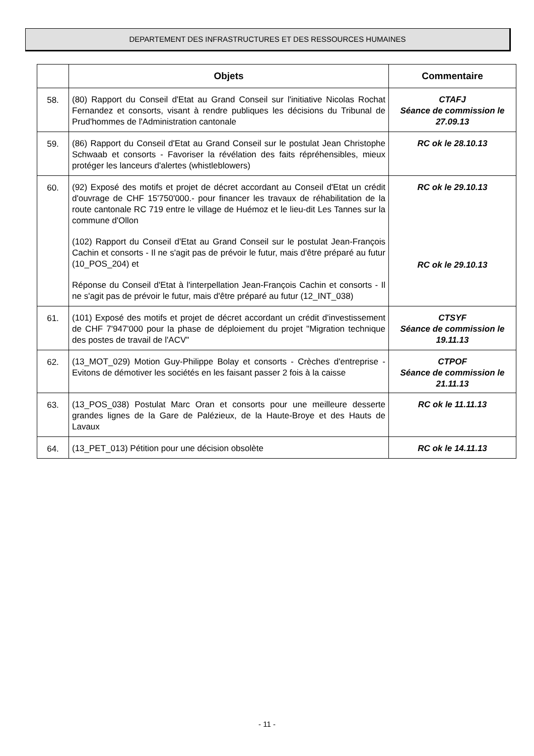DEPARTEMENT DES INFRASTRUCTURES ET DES RESSOURCES HUMAINES
| | Objets | Commentaire |
| --- | --- | --- |
| 58. | (80) Rapport du Conseil d'Etat au Grand Conseil sur l'initiative Nicolas Rochat Fernandez et consorts, visant à rendre publiques les décisions du Tribunal de Prud'hommes de l'Administration cantonale | CTAFJ Séance de commission le 27.09.13 |
| 59. | (86) Rapport du Conseil d'Etat au Grand Conseil sur le postulat Jean Christophe Schwaab et consorts - Favoriser la révélation des faits répréhensibles, mieux protéger les lanceurs d'alertes (whistleblowers) | RC ok le 28.10.13 |
| 60. | (92) Exposé des motifs et projet de décret accordant au Conseil d'Etat un crédit d'ouvrage de CHF 15'750'000.- pour financer les travaux de réhabilitation de la route cantonale RC 719 entre le village de Huémoz et le lieu-dit Les Tannes sur la commune d'Ollon (102) Rapport du Conseil d'Etat au Grand Conseil sur le postulat Jean-François Cachin et consorts - Il ne s'agit pas de prévoir le futur, mais d'être préparé au futur (10_POS_204) et Réponse du Conseil d'Etat à l'interpellation Jean-François Cachin et consorts - Il ne s'agit pas de prévoir le futur, mais d'être préparé au futur (12_INT_038) | RC ok le 29.10.13 RC ok le 29.10.13 |
| 61. | (101) Exposé des motifs et projet de décret accordant un crédit d'investissement de CHF 7'947'000 pour la phase de déploiement du projet "Migration technique des postes de travail de l'ACV" | CTSYF Séance de commission le 19.11.13 |
| 62. | (13_MOT_029) Motion Guy-Philippe Bolay et consorts - Crèches d'entreprise - Evitons de démotiver les sociétés en les faisant passer 2 fois à la caisse | CTPOF Séance de commission le 21.11.13 |
| 63. | (13_POS_038) Postulat Marc Oran et consorts pour une meilleure desserte grandes lignes de la Gare de Palézieux, de la Haute-Broye et des Hauts de Lavaux | RC ok le 11.11.13 |
| 64. | (13_PET_013) Pétition pour une décision obsolète | RC ok le 14.11.13 |
- 11 -